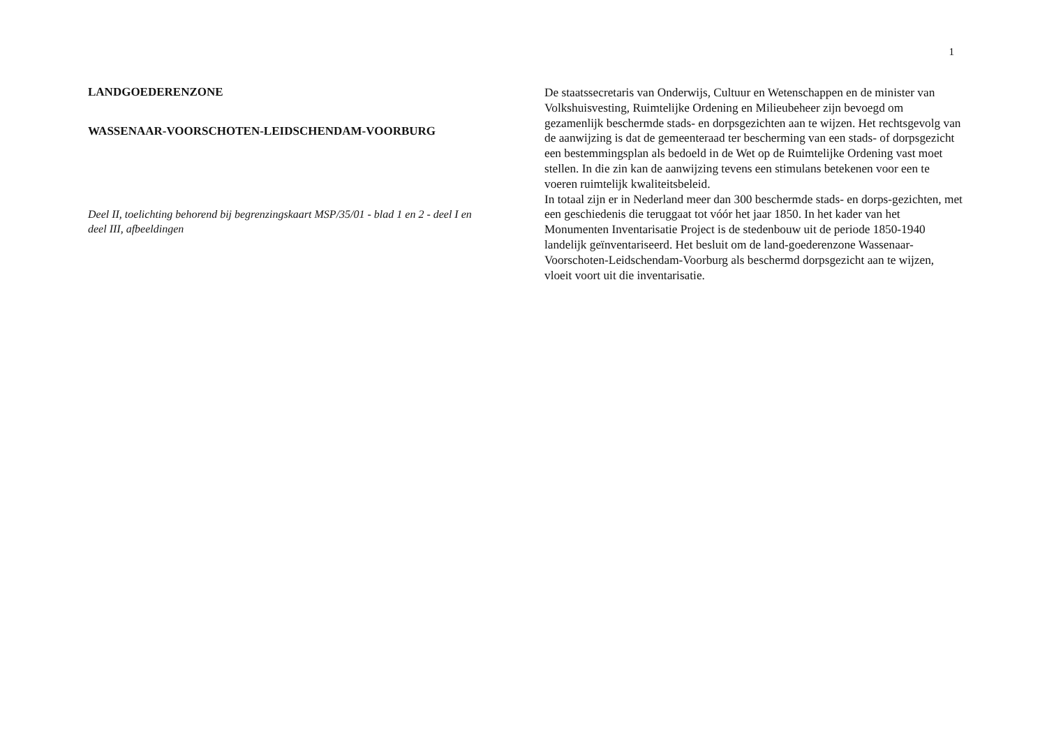1
LANDGOEDERENZONE
WASSENAAR-VOORSCHOTEN-LEIDSCHENDAM-VOORBURG
Deel II, toelichting behorend bij begrenzingskaart MSP/35/01 - blad 1 en 2 - deel I en deel III, afbeeldingen
De staatssecretaris van Onderwijs, Cultuur en Wetenschappen en de minister van Volkshuisvesting, Ruimtelijke Ordening en Milieubeheer zijn bevoegd om gezamenlijk beschermde stads- en dorpsgezichten aan te wijzen. Het rechtsgevolg van de aanwijzing is dat de gemeenteraad ter bescherming van een stads- of dorpsgezicht een bestemmingsplan als bedoeld in de Wet op de Ruimtelijke Ordening vast moet stellen. In die zin kan de aanwijzing tevens een stimulans betekenen voor een te voeren ruimtelijk kwaliteitsbeleid.
In totaal zijn er in Nederland meer dan 300 beschermde stads- en dorps-gezichten, met een geschiedenis die teruggaat tot vóór het jaar 1850. In het kader van het Monumenten Inventarisatie Project is de stedenbouw uit de periode 1850-1940 landelijk geïnventariseerd. Het besluit om de land-goederenzone Wassenaar-Voorschoten-Leidschendam-Voorburg als beschermd dorpsgezicht aan te wijzen, vloeit voort uit die inventarisatie.